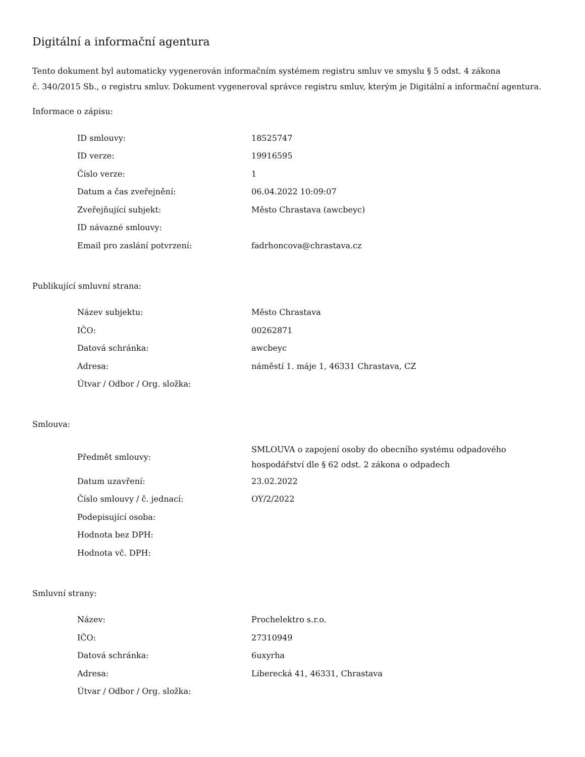Digitální a informační agentura
Tento dokument byl automaticky vygenerován informačním systémem registru smluv ve smyslu § 5 odst. 4 zákona
č. 340/2015 Sb., o registru smluv. Dokument vygeneroval správce registru smluv, kterým je Digitální a informační agentura.
Informace o zápisu:
| ID smlouvy: | 18525747 |
| ID verze: | 19916595 |
| Číslo verze: | 1 |
| Datum a čas zveřejnění: | 06.04.2022 10:09:07 |
| Zveřejňující subjekt: | Město Chrastava (awcbeyc) |
| ID návazné smlouvy: | |
| Email pro zaslání potvrzení: | fadrhoncova@chrastava.cz |
Publikující smluvní strana:
| Název subjektu: | Město Chrastava |
| IČO: | 00262871 |
| Datová schránka: | awcbeyc |
| Adresa: | náměstí 1. máje 1, 46331 Chrastava, CZ |
| Útvar / Odbor / Org. složka: | |
Smlouva:
| Předmět smlouvy: | SMLOUVA o zapojení osoby do obecního systému odpadového hospodářství dle § 62 odst. 2 zákona o odpadech |
| Datum uzavření: | 23.02.2022 |
| Číslo smlouvy / č. jednací: | OY/2/2022 |
| Podepisující osoba: | |
| Hodnota bez DPH: | |
| Hodnota vč. DPH: | |
Smluvní strany:
| Název: | Prochelektro s.r.o. |
| IČO: | 27310949 |
| Datová schránka: | 6uxyrha |
| Adresa: | Liberecká 41, 46331, Chrastava |
| Útvar / Odbor / Org. složka: | |